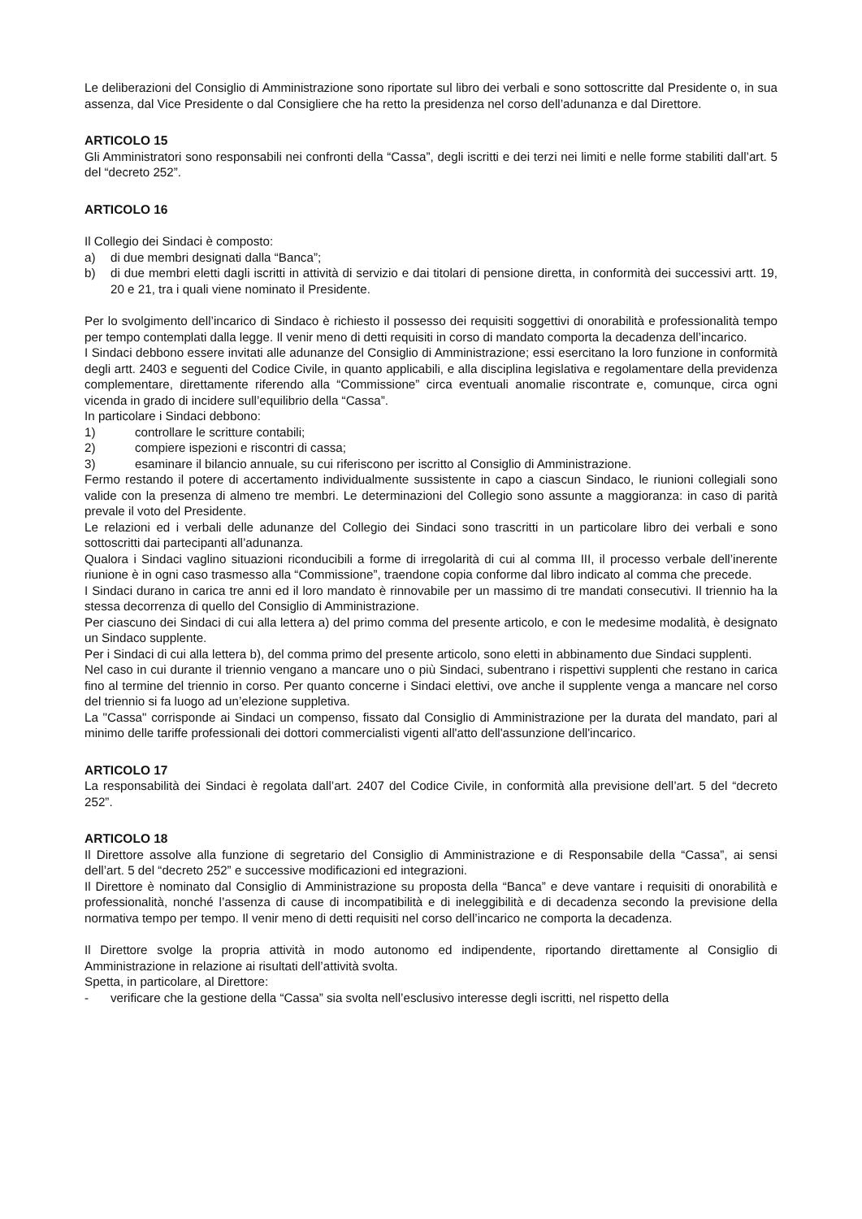Le deliberazioni del Consiglio di Amministrazione sono riportate sul libro dei verbali e sono sottoscritte dal Presidente o, in sua assenza, dal Vice Presidente o dal Consigliere che ha retto la presidenza nel corso dell’adunanza e dal Direttore.
ARTICOLO 15
Gli Amministratori sono responsabili nei confronti della “Cassa”, degli iscritti e dei terzi nei limiti e nelle forme stabiliti dall’art. 5 del “decreto 252”.
ARTICOLO 16
Il Collegio dei Sindaci è composto:
a) di due membri designati dalla “Banca”;
b) di due membri eletti dagli iscritti in attività di servizio e dai titolari di pensione diretta, in conformità dei successivi artt. 19, 20 e 21, tra i quali viene nominato il Presidente.
Per lo svolgimento dell’incarico di Sindaco è richiesto il possesso dei requisiti soggettivi di onorabilità e professionalità tempo per tempo contemplati dalla legge. Il venir meno di detti requisiti in corso di mandato comporta la decadenza dell’incarico.
I Sindaci debbono essere invitati alle adunanze del Consiglio di Amministrazione; essi esercitano la loro funzione in conformità degli artt. 2403 e seguenti del Codice Civile, in quanto applicabili, e alla disciplina legislativa e regolamentare della previdenza complementare, direttamente riferendo alla “Commissione” circa eventuali anomalie riscontrate e, comunque, circa ogni vicenda in grado di incidere sull’equilibrio della “Cassa”.
In particolare i Sindaci debbono:
1) controllare le scritture contabili;
2) compiere ispezioni e riscontri di cassa;
3) esaminare il bilancio annuale, su cui riferiscono per iscritto al Consiglio di Amministrazione.
Fermo restando il potere di accertamento individualmente sussistente in capo a ciascun Sindaco, le riunioni collegiali sono valide con la presenza di almeno tre membri. Le determinazioni del Collegio sono assunte a maggioranza: in caso di parità prevale il voto del Presidente.
Le relazioni ed i verbali delle adunanze del Collegio dei Sindaci sono trascritti in un particolare libro dei verbali e sono sottoscritti dai partecipanti all’adunanza.
Qualora i Sindaci vaglino situazioni riconducibili a forme di irregolarità di cui al comma III, il processo verbale dell’inerente riunione è in ogni caso trasmesso alla “Commissione”, traendone copia conforme dal libro indicato al comma che precede.
I Sindaci durano in carica tre anni ed il loro mandato è rinnovabile per un massimo di tre mandati consecutivi. Il triennio ha la stessa decorrenza di quello del Consiglio di Amministrazione.
Per ciascuno dei Sindaci di cui alla lettera a) del primo comma del presente articolo, e con le medesime modalità, è designato un Sindaco supplente.
Per i Sindaci di cui alla lettera b), del comma primo del presente articolo, sono eletti in abbinamento due Sindaci supplenti.
Nel caso in cui durante il triennio vengano a mancare uno o più Sindaci, subentrano i rispettivi supplenti che restano in carica fino al termine del triennio in corso. Per quanto concerne i Sindaci elettivi, ove anche il supplente venga a mancare nel corso del triennio si fa luogo ad un’elezione suppletiva.
La "Cassa" corrisponde ai Sindaci un compenso, fissato dal Consiglio di Amministrazione per la durata del mandato, pari al minimo delle tariffe professionali dei dottori commercialisti vigenti all'atto dell'assunzione dell'incarico.
ARTICOLO 17
La responsabilità dei Sindaci è regolata dall’art. 2407 del Codice Civile, in conformità alla previsione dell’art. 5 del “decreto 252”.
ARTICOLO 18
Il Direttore assolve alla funzione di segretario del Consiglio di Amministrazione e di Responsabile della “Cassa”, ai sensi dell’art. 5 del “decreto 252” e successive modificazioni ed integrazioni.
Il Direttore è nominato dal Consiglio di Amministrazione su proposta della “Banca” e deve vantare i requisiti di onorabilità e professionalità, nonché l’assenza di cause di incompatibilità e di ineleggibilità e di decadenza secondo la previsione della normativa tempo per tempo. Il venir meno di detti requisiti nel corso dell’incarico ne comporta la decadenza.
Il Direttore svolge la propria attività in modo autonomo ed indipendente, riportando direttamente al Consiglio di Amministrazione in relazione ai risultati dell’attività svolta.
Spetta, in particolare, al Direttore:
- verificare che la gestione della “Cassa” sia svolta nell’esclusivo interesse degli iscritti, nel rispetto della